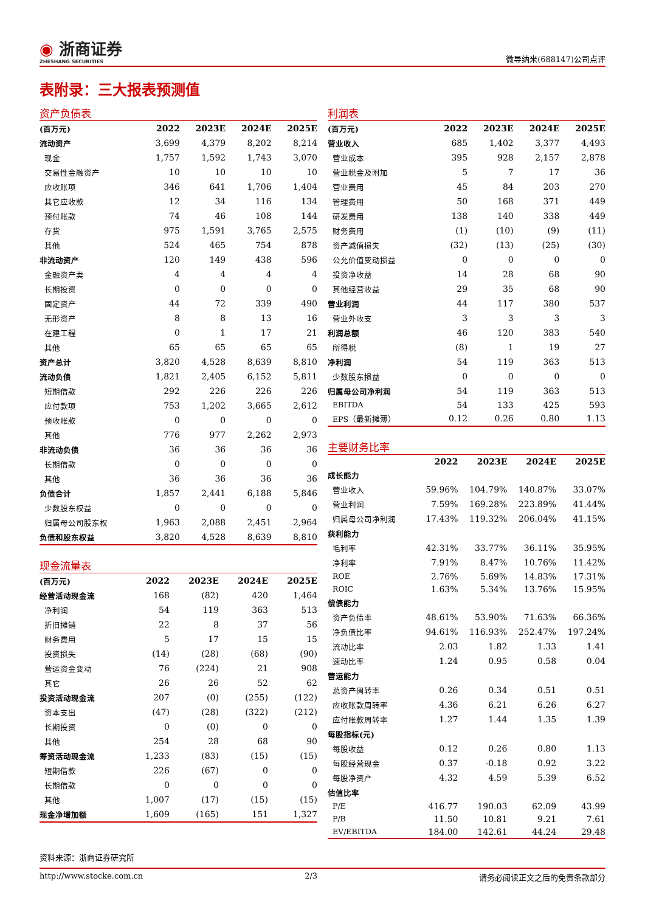◉ 浙商证券
ZHESHANG SECURITIES
微导纳米(688147)公司点评
表附录：三大报表预测值
资产负债表
| (百万元) | 2022 | 2023E | 2024E | 2025E |
| --- | --- | --- | --- | --- |
| 流动资产 | 3,699 | 4,379 | 8,202 | 8,214 |
| 现金 | 1,757 | 1,592 | 1,743 | 3,070 |
| 交易性金融资产 | 10 | 10 | 10 | 10 |
| 应收账项 | 346 | 641 | 1,706 | 1,404 |
| 其它应收款 | 12 | 34 | 116 | 134 |
| 预付账款 | 74 | 46 | 108 | 144 |
| 存货 | 975 | 1,591 | 3,765 | 2,575 |
| 其他 | 524 | 465 | 754 | 878 |
| 非流动资产 | 120 | 149 | 438 | 596 |
| 金融资产类 | 4 | 4 | 4 | 4 |
| 长期投资 | 0 | 0 | 0 | 0 |
| 固定资产 | 44 | 72 | 339 | 490 |
| 无形资产 | 8 | 8 | 13 | 16 |
| 在建工程 | 0 | 1 | 17 | 21 |
| 其他 | 65 | 65 | 65 | 65 |
| 资产总计 | 3,820 | 4,528 | 8,639 | 8,810 |
| 流动负债 | 1,821 | 2,405 | 6,152 | 5,811 |
| 短期借款 | 292 | 226 | 226 | 226 |
| 应付款项 | 753 | 1,202 | 3,665 | 2,612 |
| 预收账款 | 0 | 0 | 0 | 0 |
| 其他 | 776 | 977 | 2,262 | 2,973 |
| 非流动负债 | 36 | 36 | 36 | 36 |
| 长期借款 | 0 | 0 | 0 | 0 |
| 其他 | 36 | 36 | 36 | 36 |
| 负债合计 | 1,857 | 2,441 | 6,188 | 5,846 |
| 少数股东权益 | 0 | 0 | 0 | 0 |
| 归属母公司股东权 | 1,963 | 2,088 | 2,451 | 2,964 |
| 负债和股东权益 | 3,820 | 4,528 | 8,639 | 8,810 |
现金流量表
| (百万元) | 2022 | 2023E | 2024E | 2025E |
| --- | --- | --- | --- | --- |
| 经营活动现金流 | 168 | (82) | 420 | 1,464 |
| 净利润 | 54 | 119 | 363 | 513 |
| 折旧摊销 | 22 | 8 | 37 | 56 |
| 财务费用 | 5 | 17 | 15 | 15 |
| 投资损失 | (14) | (28) | (68) | (90) |
| 营运资金变动 | 76 | (224) | 21 | 908 |
| 其它 | 26 | 26 | 52 | 62 |
| 投资活动现金流 | 207 | (0) | (255) | (122) |
| 资本支出 | (47) | (28) | (322) | (212) |
| 长期投资 | 0 | (0) | 0 | 0 |
| 其他 | 254 | 28 | 68 | 90 |
| 筹资活动现金流 | 1,233 | (83) | (15) | (15) |
| 短期借款 | 226 | (67) | 0 | 0 |
| 长期借款 | 0 | 0 | 0 | 0 |
| 其他 | 1,007 | (17) | (15) | (15) |
| 现金净增加额 | 1,609 | (165) | 151 | 1,327 |
利润表
| (百万元) | 2022 | 2023E | 2024E | 2025E |
| --- | --- | --- | --- | --- |
| 营业收入 | 685 | 1,402 | 3,377 | 4,493 |
| 营业成本 | 395 | 928 | 2,157 | 2,878 |
| 营业税金及附加 | 5 | 7 | 17 | 36 |
| 营业费用 | 45 | 84 | 203 | 270 |
| 管理费用 | 50 | 168 | 371 | 449 |
| 研发费用 | 138 | 140 | 338 | 449 |
| 财务费用 | (1) | (10) | (9) | (11) |
| 资产减值损失 | (32) | (13) | (25) | (30) |
| 公允价值变动损益 | 0 | 0 | 0 | 0 |
| 投资净收益 | 14 | 28 | 68 | 90 |
| 其他经营收益 | 29 | 35 | 68 | 90 |
| 营业利润 | 44 | 117 | 380 | 537 |
| 营业外收支 | 3 | 3 | 3 | 3 |
| 利润总额 | 46 | 120 | 383 | 540 |
| 所得税 | (8) | 1 | 19 | 27 |
| 净利润 | 54 | 119 | 363 | 513 |
| 少数股东损益 | 0 | 0 | 0 | 0 |
| 归属母公司净利润 | 54 | 119 | 363 | 513 |
| EBITDA | 54 | 133 | 425 | 593 |
| EPS（最新摊薄） | 0.12 | 0.26 | 0.80 | 1.13 |
主要财务比率
| | 2022 | 2023E | 2024E | 2025E |
| --- | --- | --- | --- | --- |
| 成长能力 | | | | |
| 营业收入 | 59.96% | 104.79% | 140.87% | 33.07% |
| 营业利润 | 7.59% | 169.28% | 223.89% | 41.44% |
| 归属母公司净利润 | 17.43% | 119.32% | 206.04% | 41.15% |
| 获利能力 | | | | |
| 毛利率 | 42.31% | 33.77% | 36.11% | 35.95% |
| 净利率 | 7.91% | 8.47% | 10.76% | 11.42% |
| ROE | 2.76% | 5.69% | 14.83% | 17.31% |
| ROIC | 1.63% | 5.34% | 13.76% | 15.95% |
| 偿债能力 | | | | |
| 资产负债率 | 48.61% | 53.90% | 71.63% | 66.36% |
| 净负债比率 | 94.61% | 116.93% | 252.47% | 197.24% |
| 流动比率 | 2.03 | 1.82 | 1.33 | 1.41 |
| 速动比率 | 1.24 | 0.95 | 0.58 | 0.04 |
| 营运能力 | | | | |
| 总资产周转率 | 0.26 | 0.34 | 0.51 | 0.51 |
| 应收账款周转率 | 4.36 | 6.21 | 6.26 | 6.27 |
| 应付账款周转率 | 1.27 | 1.44 | 1.35 | 1.39 |
| 每股指标(元) | | | | |
| 每股收益 | 0.12 | 0.26 | 0.80 | 1.13 |
| 每股经营现金 | 0.37 | -0.18 | 0.92 | 3.22 |
| 每股净资产 | 4.32 | 4.59 | 5.39 | 6.52 |
| 估值比率 | | | | |
| P/E | 416.77 | 190.03 | 62.09 | 43.99 |
| P/B | 11.50 | 10.81 | 9.21 | 7.61 |
| EV/EBITDA | 184.00 | 142.61 | 44.24 | 29.48 |
资料来源：浙商证券研究所
http://www.stocke.com.cn 2/3 请务必阅读正文之后的免责条款部分